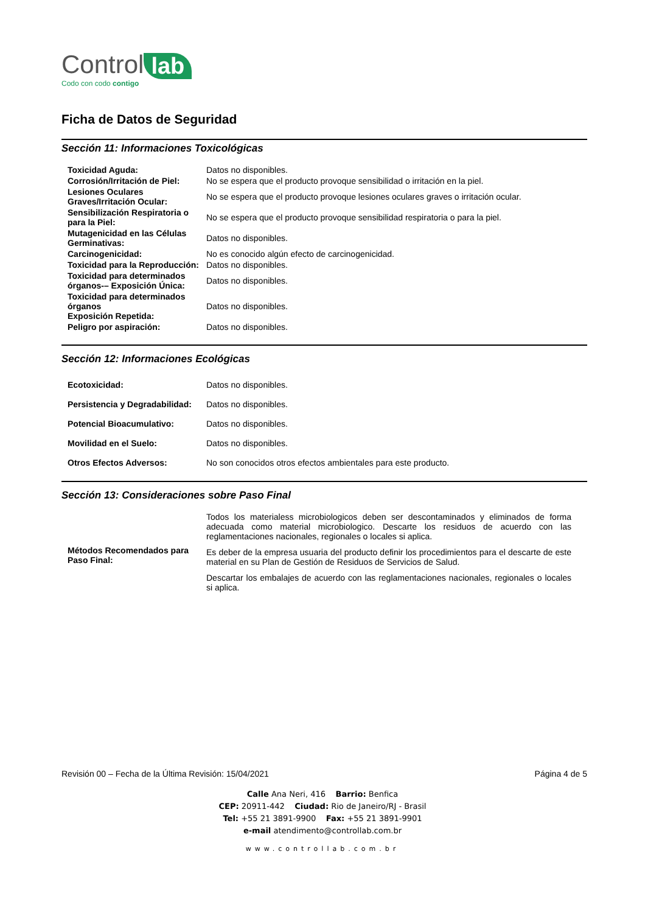Control lab
Codo con codo contigo
Ficha de Datos de Seguridad
Sección 11: Informaciones Toxicológicas
| Toxicidad Aguda: | Datos no disponibles. |
| Corrosión/Irritación de Piel: | No se espera que el producto provoque sensibilidad o irritación en la piel. |
| Lesiones Oculares Graves/Irritación Ocular: | No se espera que el producto provoque lesiones oculares graves o irritación ocular. |
| Sensibilización Respiratoria o para la Piel: | No se espera que el producto provoque sensibilidad respiratoria o para la piel. |
| Mutagenicidad en las Células Germinativas: | Datos no disponibles. |
| Carcinogenicidad: | No es conocido algún efecto de carcinogenicidad. |
| Toxicidad para la Reproducción: | Datos no disponibles. |
| Toxicidad para determinados órganos-– Exposición Única: | Datos no disponibles. |
| Toxicidad para determinados órganos Exposición Repetida: | Datos no disponibles. |
| Peligro por aspiración: | Datos no disponibles. |
Sección 12: Informaciones Ecológicas
| Ecotoxicidad: | Datos no disponibles. |
| Persistencia y Degradabilidad: | Datos no disponibles. |
| Potencial Bioacumulativo: | Datos no disponibles. |
| Movilidad en el Suelo: | Datos no disponibles. |
| Otros Efectos Adversos: | No son conocidos otros efectos ambientales para este producto. |
Sección 13: Consideraciones sobre Paso Final
| Métodos Recomendados para Paso Final: | Todos los materialess microbiologicos deben ser descontaminados y eliminados de forma adecuada como material microbiologico. Descarte los residuos de acuerdo con las reglamentaciones nacionales, regionales o locales si aplica. Es deber de la empresa usuaria del producto definir los procedimientos para el descarte de este material en su Plan de Gestión de Residuos de Servicios de Salud. Descartar los embalajes de acuerdo con las reglamentaciones nacionales, regionales o locales si aplica. |
Revisión 00 – Fecha de la Última Revisión: 15/04/2021 Página 4 de 5
Calle Ana Neri, 416 Barrio: Benfica
CEP: 20911-442 Ciudad: Rio de Janeiro/RJ - Brasil
Tel: +55 21 3891-9900 Fax: +55 21 3891-9901
e-mail atendimento@controllab.com.br
www.controllab.com.br